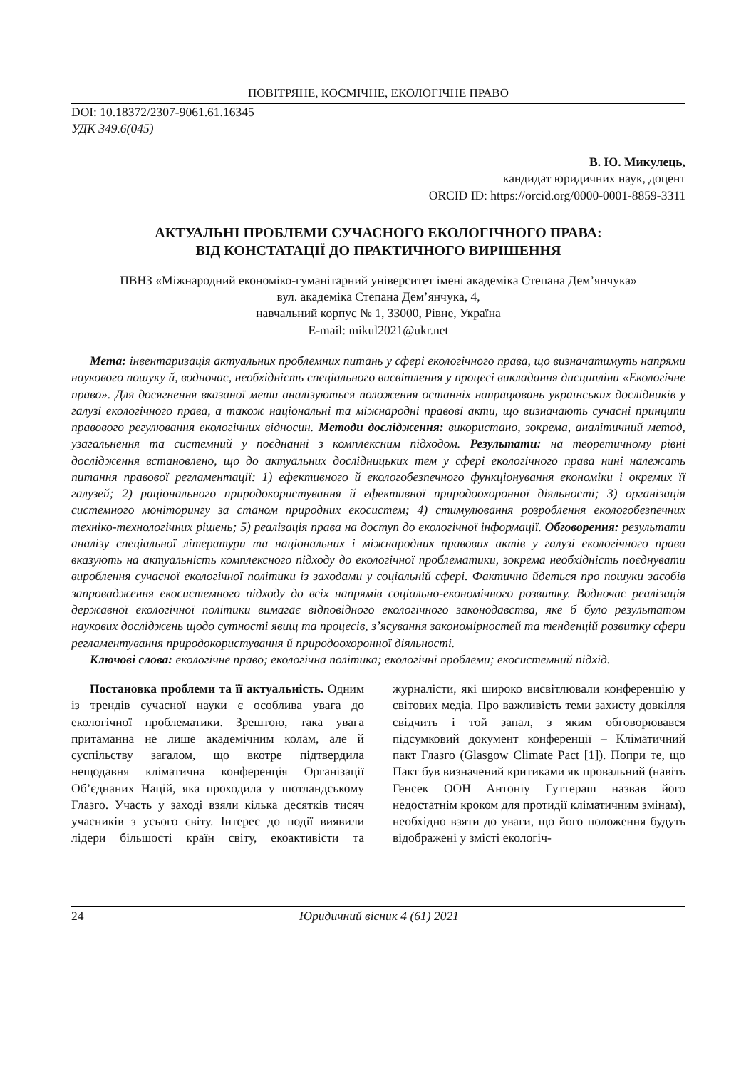ПОВІТРЯНЕ, КОСМІЧНЕ, ЕКОЛОГІЧНЕ ПРАВО
DOI: 10.18372/2307-9061.61.16345
УДК 349.6(045)
В. Ю. Микулець,
кандидат юридичних наук, доцент
ORCID ID: https://orcid.org/0000-0001-8859-3311
АКТУАЛЬНІ ПРОБЛЕМИ СУЧАСНОГО ЕКОЛОГІЧНОГО ПРАВА:
ВІД КОНСТАТАЦІЇ ДО ПРАКТИЧНОГО ВИРІШЕННЯ
ПВНЗ «Міжнародний економіко-гуманітарний університет імені академіка Степана Дем’янчука»
вул. академіка Степана Дем’янчука, 4,
навчальний корпус № 1, 33000, Рівне, Україна
E-mail: mikul2021@ukr.net
Мета: інвентаризація актуальних проблемних питань у сфері екологічного права, що визначатимуть напрями наукового пошуку й, водночас, необхідність спеціального висвітлення у процесі викладання дисципліни «Екологічне право». Для досягнення вказаної мети аналізуються положення останніх напрацювань українських дослідників у галузі екологічного права, а також національні та міжнародні правові акти, що визначають сучасні принципи правового регулювання екологічних відносин. Методи дослідження: використано, зокрема, аналітичний метод, узагальнення та системний у поєднанні з комплексним підходом. Результати: на теоретичному рівні дослідження встановлено, що до актуальних дослідницьких тем у сфері екологічного права нині належать питання правової регламентації: 1) ефективного й екологобезпечного функціонування економіки і окремих її галузей; 2) раціонального природокористування й ефективної природоохоронної діяльності; 3) організація системного моніторингу за станом природних екосистем; 4) стимулювання розроблення екологобезпечних техніко-технологічних рішень; 5) реалізація права на доступ до екологічної інформації. Обговорення: результати аналізу спеціальної літератури та національних і міжнародних правових актів у галузі екологічного права вказують на актуальність комплексного підходу до екологічної проблематики, зокрема необхідність поєднувати вироблення сучасної екологічної політики із заходами у соціальній сфері. Фактично йдеться про пошуки засобів запровадження екосистемного підходу до всіх напрямів соціально-економічного розвитку. Водночас реалізація державної екологічної політики вимагає відповідного екологічного законодавства, яке б було результатом наукових досліджень щодо сутності явищ та процесів, з’ясування закономірностей та тенденцій розвитку сфери регламентування природокористування й природоохоронної діяльності.
Ключові слова: екологічне право; екологічна політика; екологічні проблеми; екосистемний підхід.
Постановка проблеми та її актуальність. Одним із трендів сучасної науки є особлива увага до екологічної проблематики. Зрештою, така увага притаманна не лише академічним колам, але й суспільству загалом, що вкотре підтвердила нещодавня кліматична конференція Організації Об’єднаних Націй, яка проходила у шотландському Глазго. Участь у заході взяли кілька десятків тисяч учасників з усього світу. Інтерес до події виявили лідери більшості країн світу, екоактивісти та журналісти, які широко висвітлювали конференцію у світових медіа. Про важливість теми захисту довкілля свідчить і той запал, з яким обговорювався підсумковий документ конференції – Кліматичний пакт Глазго (Glasgow Climate Pact [1]). Попри те, що Пакт був визначений критиками як провальний (навіть Генсек ООН Антоніу Гуттераш назвав його недостатнім кроком для протидії кліматичним змінам), необхідно взяти до уваги, що його положення будуть відображені у змісті екологіч-
24 Юридичний вісник 4 (61) 2021